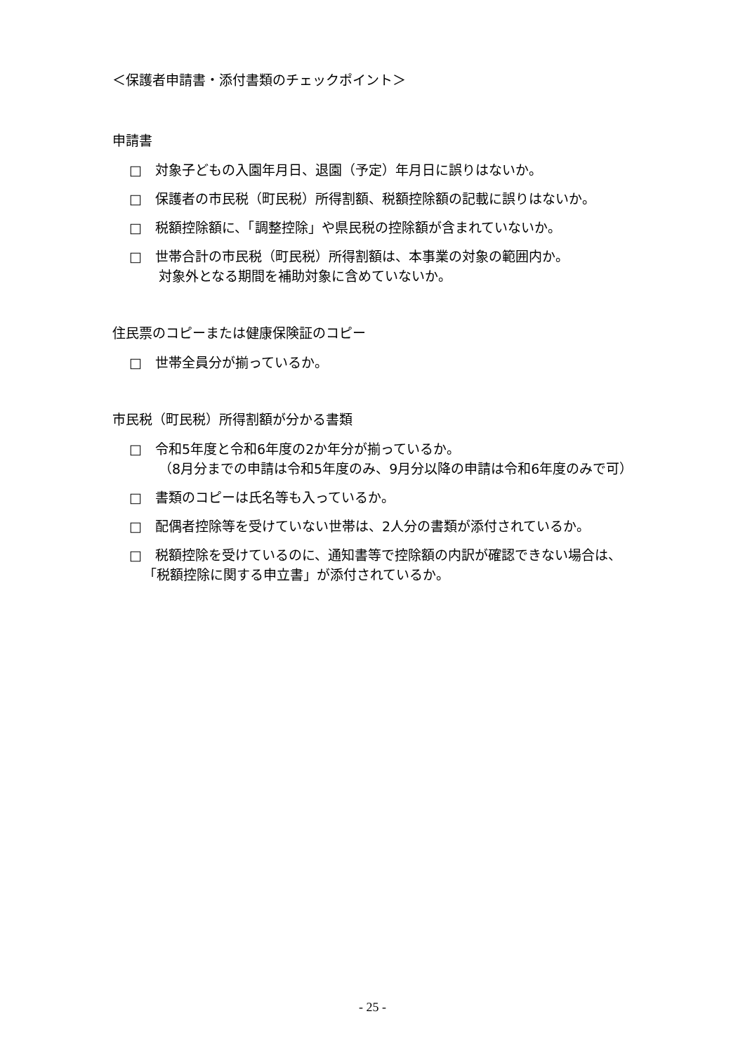＜保護者申請書・添付書類のチェックポイント＞
申請書
□　対象子どもの入園年月日、退園（予定）年月日に誤りはないか。
□　保護者の市民税（町民税）所得割額、税額控除額の記載に誤りはないか。
□　税額控除額に、「調整控除」や県民税の控除額が含まれていないか。
□　世帯合計の市民税（町民税）所得割額は、本事業の対象の範囲内か。
対象外となる期間を補助対象に含めていないか。
住民票のコピーまたは健康保険証のコピー
□　世帯全員分が揃っているか。
市民税（町民税）所得割額が分かる書類
□　令和5年度と令和6年度の2か年分が揃っているか。
（8月分までの申請は令和5年度のみ、9月分以降の申請は令和6年度のみで可）
□　書類のコピーは氏名等も入っているか。
□　配偶者控除等を受けていない世帯は、2人分の書類が添付されているか。
□　税額控除を受けているのに、通知書等で控除額の内訳が確認できない場合は、
「税額控除に関する申立書」が添付されているか。
- 25 -